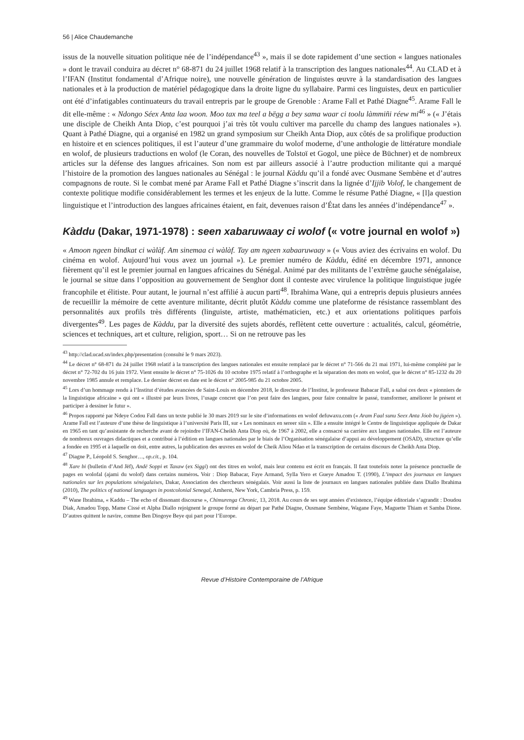56 | Alice Chaudemanche
issus de la nouvelle situation politique née de l’indépendance<sup>43</sup> », mais il se dote rapidement d’une section « langues nationales » dont le travail conduira au décret n° 68-871 du 24 juillet 1968 relatif à la transcription des langues nationales<sup>44</sup>. Au CLAD et à l’IFAN (Institut fondamental d’Afrique noire), une nouvelle génération de linguistes œuvre à la standardisation des langues nationales et à la production de matériel pédagogique dans la droite ligne du syllabaire. Parmi ces linguistes, deux en particulier ont été d’infatigables continuateurs du travail entrepris par le groupe de Grenoble : Arame Fall et Pathé Diagne<sup>45</sup>. Arame Fall le dit elle-même : « Ndongo Séex Anta laa woon. Moo tax ma teel a bëgg a bey sama waar ci toolu làmmiñi réew mi<sup>46</sup> » (« J’étais une disciple de Cheikh Anta Diop, c’est pourquoi j’ai très tôt voulu cultiver ma parcelle du champ des langues nationales »). Quant à Pathé Diagne, qui a organisé en 1982 un grand symposium sur Cheikh Anta Diop, aux côtés de sa prolifique production en histoire et en sciences politiques, il est l’auteur d’une grammaire du wolof moderne, d’une anthologie de littérature mondiale en wolof, de plusieurs traductions en wolof (le Coran, des nouvelles de Tolstoï et Gogol, une pièce de Büchner) et de nombreux articles sur la défense des langues africaines. Son nom est par ailleurs associé à l’autre production militante qui a marqué l’histoire de la promotion des langues nationales au Sénégal : le journal Kàddu qu’il a fondé avec Ousmane Sembène et d’autres compagnons de route. Si le combat mené par Arame Fall et Pathé Diagne s’inscrit dans la lignée d’Ijjib Volof, le changement de contexte politique modifie considérablement les termes et les enjeux de la lutte. Comme le résume Pathé Diagne, « [l]a question linguistique et l’introduction des langues africaines étaient, en fait, devenues raison d’État dans les années d’indépendance<sup>47</sup> ».
Kàddu (Dakar, 1971-1978) : seen xabaruwaay ci wolof (« votre journal en wolof »)
« Amoon ngeen bindkat ci wàlàf. Am sinemaa ci wàlàf. Tay am ngeen xabaaruwaay » (« Vous aviez des écrivains en wolof. Du cinéma en wolof. Aujourd’hui vous avez un journal »). Le premier numéro de Kàddu, édité en décembre 1971, annonce fièrement qu’il est le premier journal en langues africaines du Sénégal. Animé par des militants de l’extrême gauche sénégalaise, le journal se situe dans l’opposition au gouvernement de Senghor dont il conteste avec virulence la politique linguistique jugée francophile et élitiste. Pour autant, le journal n’est affilié à aucun parti<sup>48</sup>. Ibrahima Wane, qui a entrepris depuis plusieurs années de recueillir la mémoire de cette aventure militante, décrit plutôt Kàddu comme une plateforme de résistance rassemblant des personnalités aux profils très différents (linguiste, artiste, mathématicien, etc.) et aux orientations politiques parfois divergentes<sup>49</sup>. Les pages de Kàddu, par la diversité des sujets abordés, reflètent cette ouverture : actualités, calcul, géométrie, sciences et techniques, art et culture, religion, sport… Si on ne retrouve pas les
<sup>43</sup> http://clad.ucad.sn/index.php/presentation (consulté le 9 mars 2023).
<sup>44</sup> Le décret n° 68-871 du 24 juillet 1968 relatif à la transcription des langues nationales est ensuite remplacé par le décret n° 71-566 du 21 mai 1971, lui-même complété par le décret n° 72-702 du 16 juin 1972. Vient ensuite le décret n° 75-1026 du 10 octobre 1975 relatif à l’orthographe et la séparation des mots en wolof, que le décret n° 85-1232 du 20 novembre 1985 annule et remplace. Le dernier décret en date est le décret n° 2005-985 du 21 octobre 2005.
<sup>45</sup> Lors d’un hommage rendu à l’Institut d’études avancées de Saint-Louis en décembre 2018, le directeur de l’Institut, le professeur Babacar Fall, a salué ces deux « pionniers de la linguistique africaine » qui ont « illustré par leurs livres, l’usage concret que l’on peut faire des langues, pour faire connaître le passé, transformer, améliorer le présent et participer à dessiner le futur ».
<sup>46</sup> Propos rapporté par Ndeye Codou Fall dans un texte publié le 30 mars 2019 sur le site d’informations en wolof defuwaxu.com (« Aram Faal sunu Seex Anta Jóob bu jigéen »). Arame Fall est l’auteure d’une thèse de linguistique à l’université Paris III, sur « Les nominaux en sereer siin ». Elle a ensuite intégré le Centre de linguistique appliquée de Dakar en 1965 en tant qu’assistante de recherche avant de rejoindre l’IFAN-Cheikh Anta Diop où, de 1967 à 2002, elle a consacré sa carrière aux langues nationales. Elle est l’auteure de nombreux ouvrages didactiques et a contribué à l’édition en langues nationales par le biais de l’Organisation sénégalaise d’appui au développement (OSAD), structure qu’elle a fondée en 1995 et à laquelle on doit, entre autres, la publication des œuvres en wolof de Cheik Aliou Ndao et la transcription de certains discours de Cheikh Anta Diop.
<sup>47</sup> Diagne P., Léopold S. Senghor…, op.cit., p. 104.
<sup>48</sup> Xare bi (bulletin d’And Jëf), Andë Soppi et Taxaw (ex Siggi) ont des titres en wolof, mais leur contenu est écrit en français. Il faut toutefois noter la présence ponctuelle de pages en wolofal (ajami du wolof) dans certains numéros. Voir : Diop Babacar, Faye Armand, Sylla Yero et Gueye Amadou T. (1990), L’impact des journaux en langues nationales sur les populations sénégalaises, Dakar, Association des chercheurs sénégalais. Voir aussi la liste de journaux en langues nationales publiée dans Diallo Ibrahima (2010), The politics of national languages in postcolonial Senegal, Amherst, New York, Cambria Press, p. 159.
<sup>49</sup> Wane Ibrahima, « Kaddu – The echo of dissonant discourse », Chimurenga Chronic, 13, 2018. Au cours de ses sept années d’existence, l’équipe éditoriale s’agrandit : Doudou Diak, Amadou Topp, Mame Cissé et Alpha Diallo rejoignent le groupe formé au départ par Pathé Diagne, Ousmane Sembène, Wagane Faye, Maguette Thiam et Samba Dione. D’autres quittent le navire, comme Ben Diogoye Beye qui part pour l’Europe.
Revue d’Histoire Contemporaine de l’Afrique